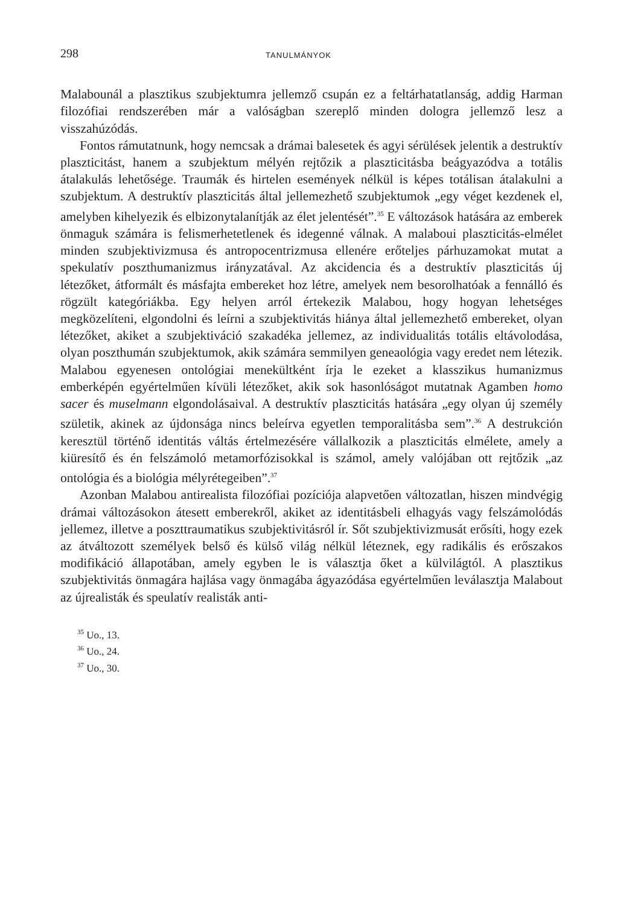298 TANULMÁNYOK
Malabounál a plasztikus szubjektumra jellemző csupán ez a feltárhatatlanság, addig Harman filozófiai rendszerében már a valóságban szereplő minden dologra jellemző lesz a visszahúzódás.
Fontos rámutatnunk, hogy nemcsak a drámai balesetek és agyi sérülések jelentik a destruktív plaszticitást, hanem a szubjektum mélyén rejtőzik a plaszticitásba beágyazódva a totális átalakulás lehetősége. Traumák és hirtelen események nélkül is képes totálisan átalakulni a szubjektum. A destruktív plaszticitás által jellemezhető szubjektumok „egy véget kezdenek el, amelyben kihelyezik és elbizonytalanítják az élet jelentését”.<sup>35</sup> E változások hatására az emberek önmaguk számára is felismerhetetlenek és idegenné válnak. A malaboui plaszticitás-elmélet minden szubjektivizmusa és antropocentrizmusa ellenére erőteljes párhuzamokat mutat a spekulatív poszthumanizmus irányzatával. Az akcidencia és a destruktív plaszticitás új létezőket, átformált és másfajta embereket hoz létre, amelyek nem besorolhatóak a fennálló és rögzült kategóriákba. Egy helyen arról értekezik Malabou, hogy hogyan lehetséges megközelíteni, elgondolni és leírni a szubjektivitás hiánya által jellemezhető embereket, olyan létezőket, akiket a szubjektiváció szakadéka jellemez, az individualitás totális eltávolodása, olyan poszthumán szubjektumok, akik számára semmilyen geneaológia vagy eredet nem létezik. Malabou egyenesen ontológiai menekültként írja le ezeket a klasszikus humanizmus emberképén egyértelműen kívüli létezőket, akik sok hasonlóságot mutatnak Agamben homo sacer és muselmann elgondolásaival. A destruktív plaszticitás hatására „egy olyan új személy születik, akinek az újdonsága nincs beleírva egyetlen temporalitásba sem”.<sup>36</sup> A destrukción keresztül történő identitás váltás értelmezésére vállalkozik a plaszticitás elmélete, amely a kiüresítő és én felszámoló metamorfózisokkal is számol, amely valójában ott rejtőzik „az ontológia és a biológia mélyrétegeiben”.<sup>37</sup>
Azonban Malabou antirealista filozófiai pozíciója alapvetően változatlan, hiszen mindvégig drámai változásokon átesett emberekről, akiket az identitásbeli elhagyás vagy felszámolódás jellemez, illetve a poszttraumatikus szubjektivitásról ír. Sőt szubjektivizmusát erősíti, hogy ezek az átváltozott személyek belső és külső világ nélkül léteznek, egy radikális és erőszakos modifikáció állapotában, amely egyben le is választja őket a külvilágtól. A plasztikus szubjektivitás önmagára hajlása vagy önmagába ágyazódása egyértelműen leválasztja Malabout az újrealisták és speulatív realisták anti-
<sup>35</sup> Uo., 13.
<sup>36</sup> Uo., 24.
<sup>37</sup> Uo., 30.